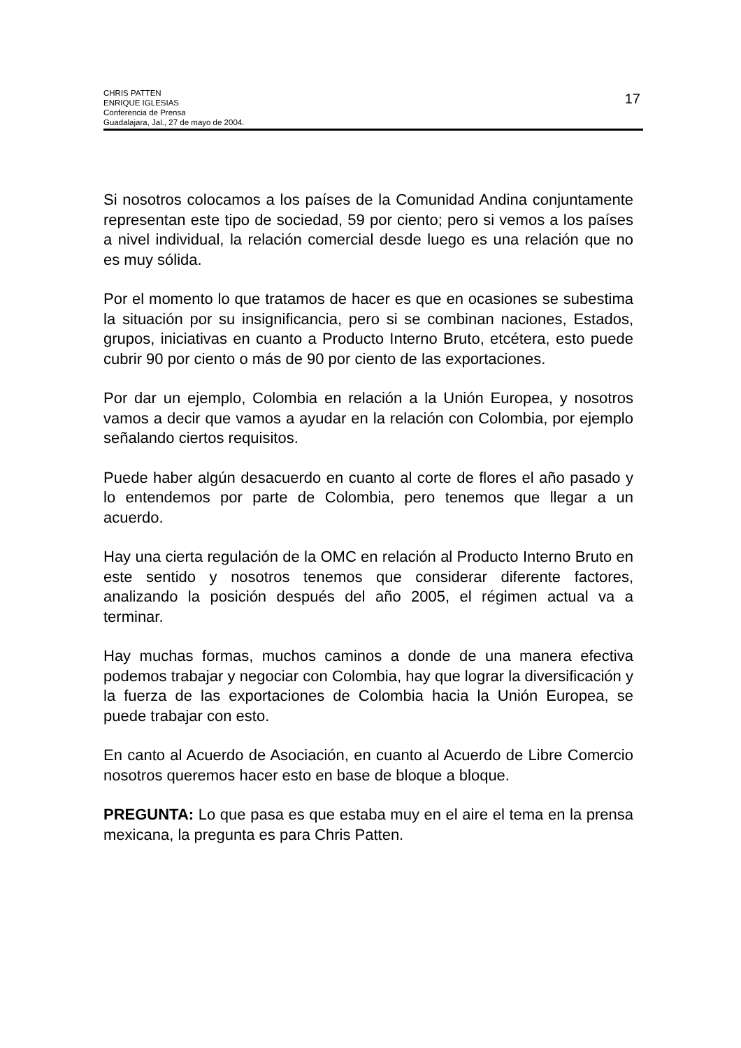CHRIS PATTEN
ENRIQUE IGLESIAS
Conferencia de Prensa
Guadalajara, Jal., 27 de mayo de 2004.
17
Si nosotros colocamos a los países de la Comunidad Andina conjuntamente representan este tipo de sociedad, 59 por ciento; pero si vemos a los países a nivel individual, la relación comercial desde luego es una relación que no es muy sólida.
Por el momento lo que tratamos de hacer es que en ocasiones se subestima la situación por su insignificancia, pero si se combinan naciones, Estados, grupos, iniciativas en cuanto a Producto Interno Bruto, etcétera, esto puede cubrir 90 por ciento o más de 90 por ciento de las exportaciones.
Por dar un ejemplo, Colombia en relación a la Unión Europea, y nosotros vamos a decir que vamos a ayudar en la relación con Colombia, por ejemplo señalando ciertos requisitos.
Puede haber algún desacuerdo en cuanto al corte de flores el año pasado y lo entendemos por parte de Colombia, pero tenemos que llegar a un acuerdo.
Hay una cierta regulación de la OMC en relación al Producto Interno Bruto en este sentido y nosotros tenemos que considerar diferente factores, analizando la posición después del año 2005, el régimen actual va a terminar.
Hay muchas formas, muchos caminos a donde de una manera efectiva podemos trabajar y negociar con Colombia, hay que lograr la diversificación y la fuerza de las exportaciones de Colombia hacia la Unión Europea, se puede trabajar con esto.
En canto al Acuerdo de Asociación, en cuanto al Acuerdo de Libre Comercio nosotros queremos hacer esto en base de bloque a bloque.
PREGUNTA: Lo que pasa es que estaba muy en el aire el tema en la prensa mexicana, la pregunta es para Chris Patten.